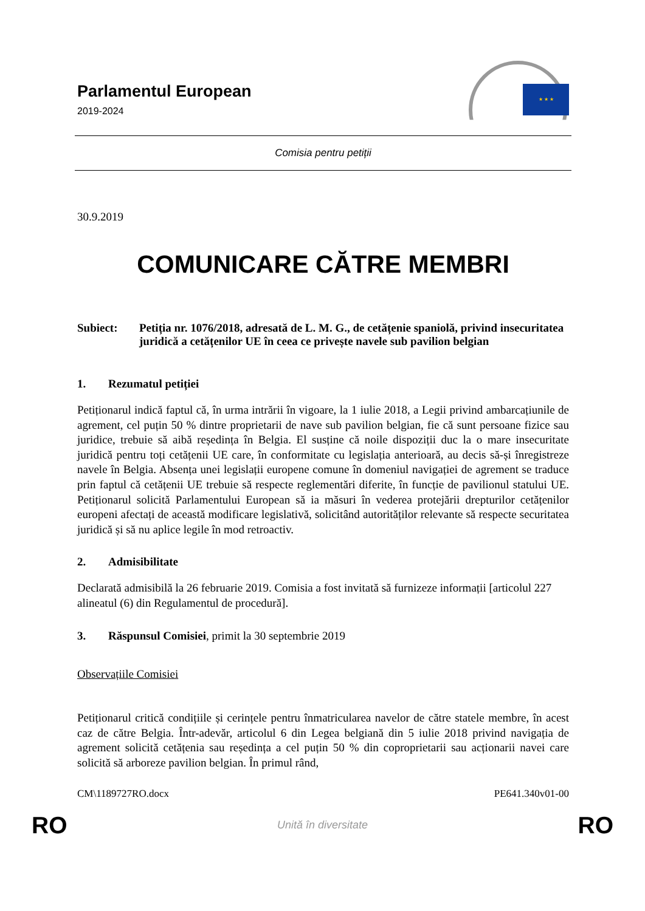Parlamentul European
2019-2024
★ ★ ★
Comisia pentru petiții
30.9.2019
COMUNICARE CĂTRE MEMBRI
Subiect: Petiția nr. 1076/2018, adresată de L. M. G., de cetățenie spaniolă, privind insecuritatea juridică a cetățenilor UE în ceea ce privește navele sub pavilion belgian
1. Rezumatul petiției
Petiționarul indică faptul că, în urma intrării în vigoare, la 1 iulie 2018, a Legii privind ambarcațiunile de agrement, cel puțin 50 % dintre proprietarii de nave sub pavilion belgian, fie că sunt persoane fizice sau juridice, trebuie să aibă reședința în Belgia. El susține că noile dispoziții duc la o mare insecuritate juridică pentru toți cetățenii UE care, în conformitate cu legislația anterioară, au decis să-și înregistreze navele în Belgia. Absența unei legislații europene comune în domeniul navigației de agrement se traduce prin faptul că cetățenii UE trebuie să respecte reglementări diferite, în funcție de pavilionul statului UE. Petiționarul solicită Parlamentului European să ia măsuri în vederea protejării drepturilor cetățenilor europeni afectați de această modificare legislativă, solicitând autorităților relevante să respecte securitatea juridică și să nu aplice legile în mod retroactiv.
2. Admisibilitate
Declarată admisibilă la 26 februarie 2019. Comisia a fost invitată să furnizeze informații [articolul 227 alineatul (6) din Regulamentul de procedură].
3. Răspunsul Comisiei, primit la 30 septembrie 2019
Observațiile Comisiei
Petiționarul critică condițiile și cerințele pentru înmatricularea navelor de către statele membre, în acest caz de către Belgia. Într-adevăr, articolul 6 din Legea belgiană din 5 iulie 2018 privind navigația de agrement solicită cetățenia sau reședința a cel puțin 50 % din coproprietarii sau acționarii navei care solicită să arboreze pavilion belgian. În primul rând,
CM\1189727RO.docx PE641.340v01-00
RO Unită în diversitate RO